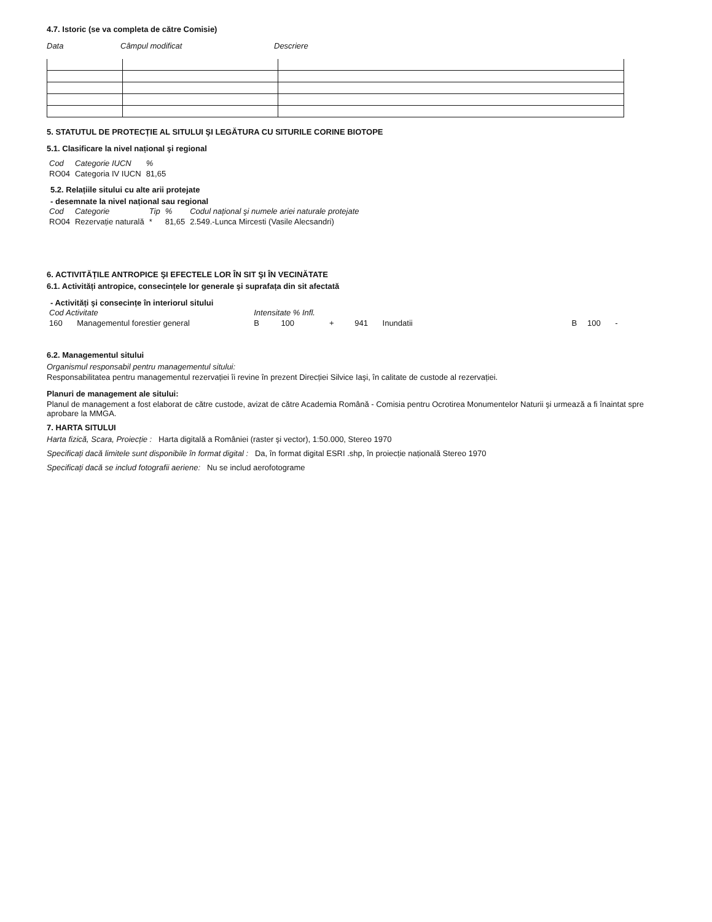4.7. Istoric (se va completa de către Comisie)
| Data | Câmpul modificat | Descriere |
5. STATUTUL DE PROTECȚIE AL SITULUI ŞI LEGĂTURA CU SITURILE CORINE BIOTOPE
5.1. Clasificare la nivel național şi regional
| Cod | Categorie IUCN | % |
| RO04 | Categoria IV IUCN | 81,65 |
5.2. Relațiile sitului cu alte arii protejate
- desemnate la nivel național sau regional
| Cod | Categorie | Tip | % | Codul național şi numele ariei naturale protejate |
| RO04 | Rezervație naturală | * | 81,65 | 2.549.-Lunca Mircesti (Vasile Alecsandri) |
6. ACTIVITĂȚILE ANTROPICE ŞI EFECTELE LOR ÎN SIT ŞI ÎN VECINĂTATE
6.1. Activități antropice, consecințele lor generale şi suprafața din sit afectată
- Activități şi consecințe în interiorul sitului
| Cod Activitate | | Intensitate % Infl. | | | | | | | |
| 160 | Managementul forestier general | B | 100 | + | 941 | Inundatii | B | 100 | - |
6.2. Managementul sitului
Organismul responsabil pentru managementul sitului:
Responsabilitatea pentru managementul rezervației îi revine în prezent Direcției Silvice Iaşi, în calitate de custode al rezervației.
Planuri de management ale sitului:
Planul de management a fost elaborat de către custode, avizat de către Academia Română - Comisia pentru Ocrotirea Monumentelor Naturii şi urmează a fi înaintat spre aprobare la MMGA.
7. HARTA SITULUI
Harta fizică, Scara, Proiecție : Harta digitală a României (raster şi vector), 1:50.000, Stereo 1970
Specificați dacă limitele sunt disponibile în format digital : Da, în format digital ESRI .shp, în proiecție națională Stereo 1970
Specificați dacă se includ fotografii aeriene: Nu se includ aerofotograme